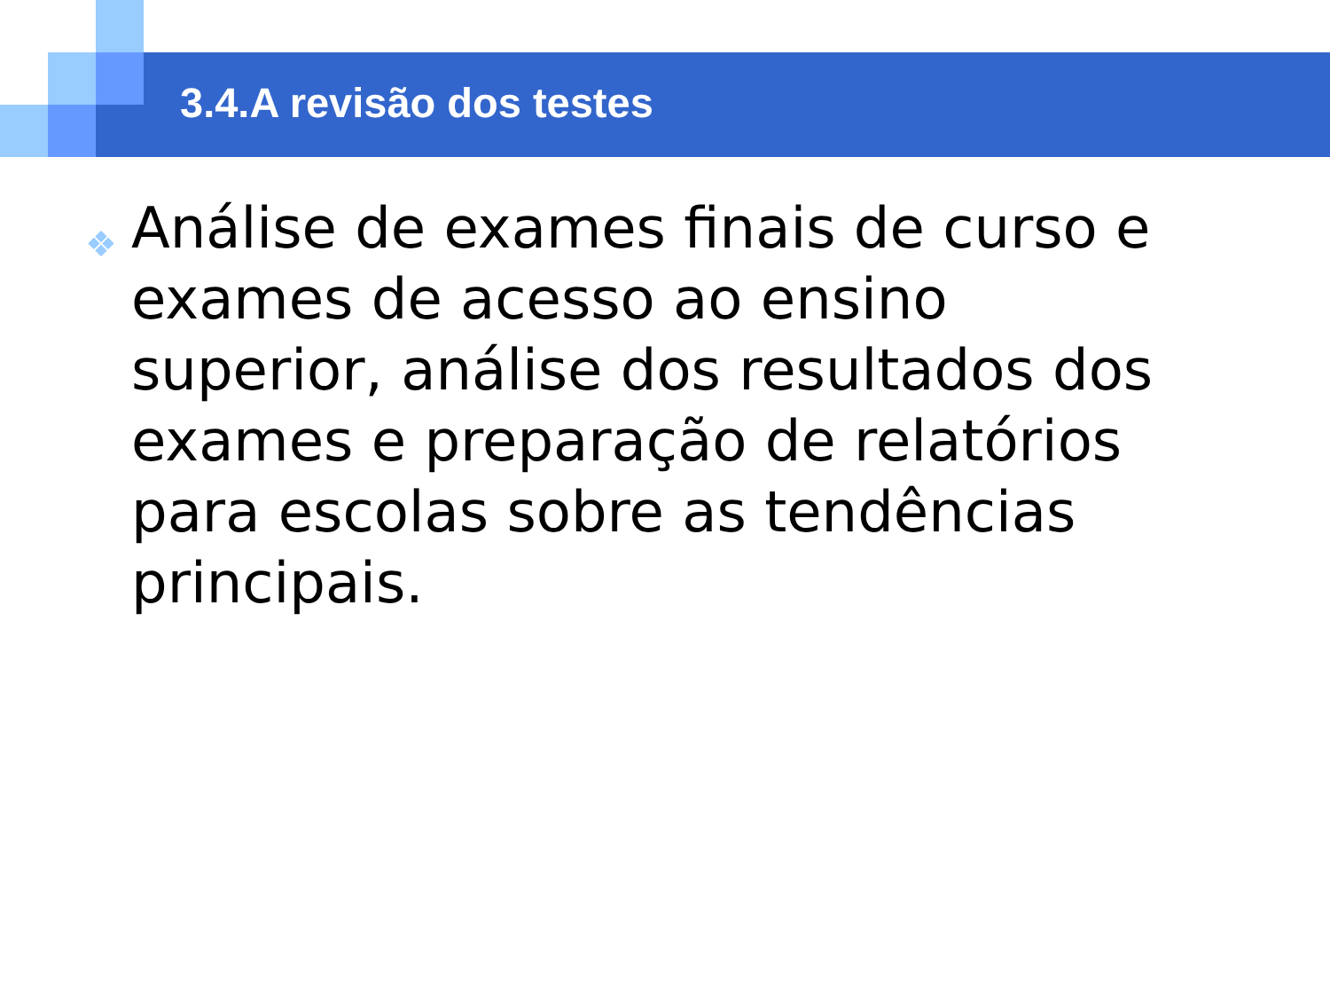3.4.A revisão dos testes
❖ Análise de exames finais de curso e exames de acesso ao ensino superior, análise dos resultados dos exames e preparação de relatórios para escolas sobre as tendências principais.